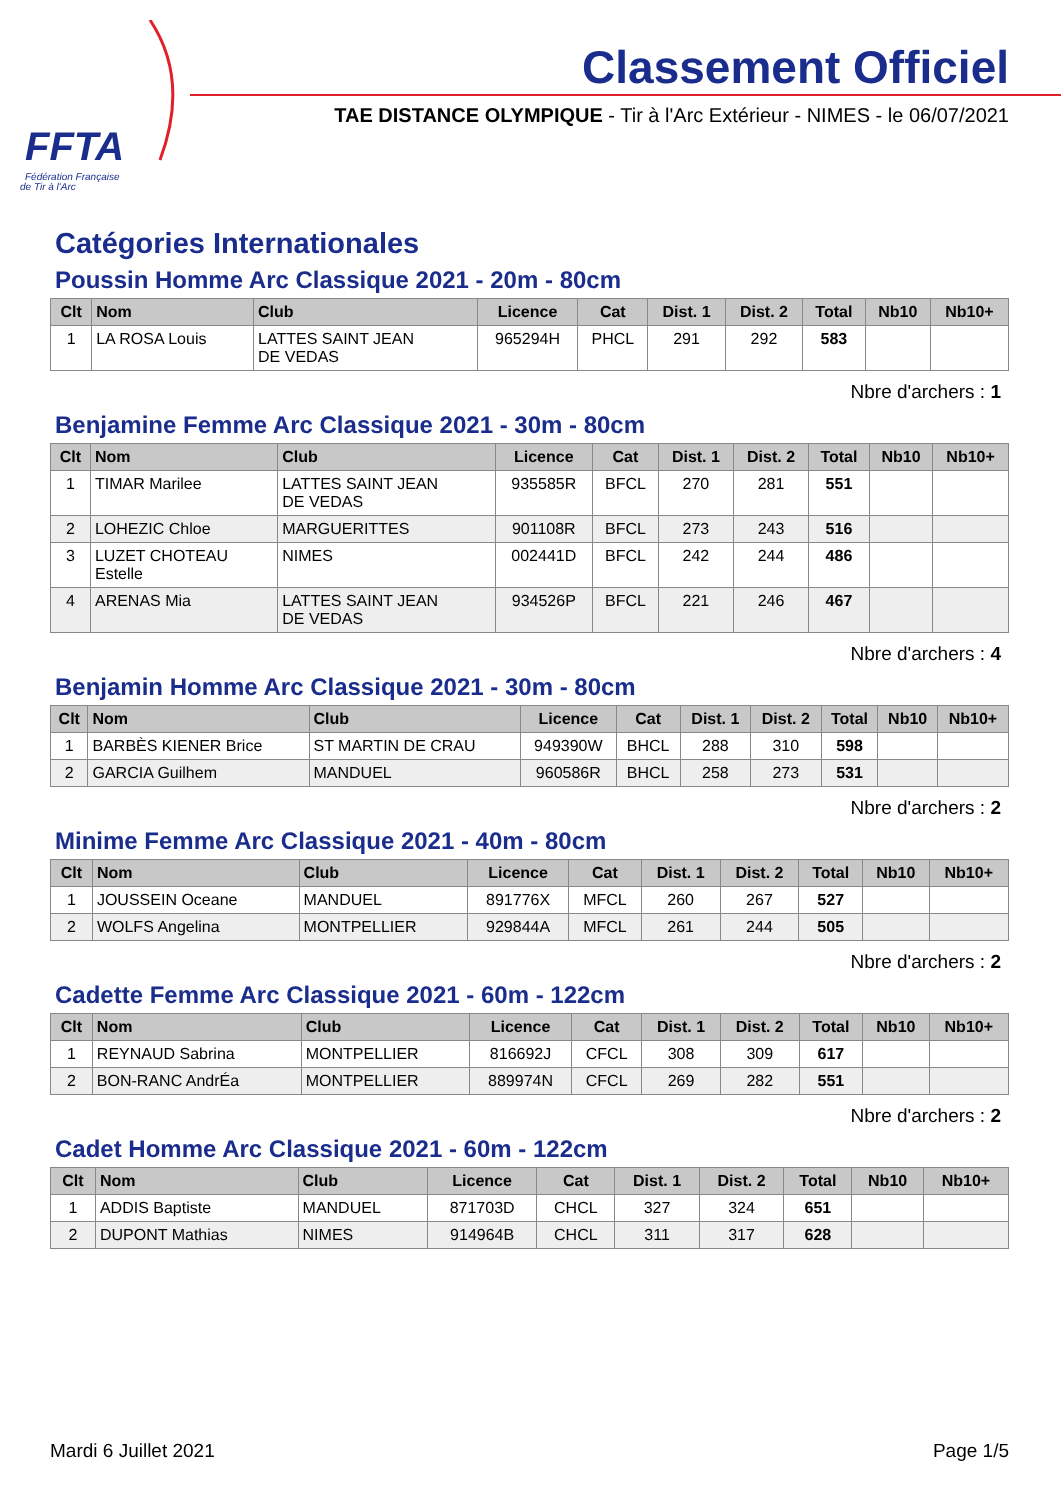FFTA
Fédération Française
de Tir à l'Arc
Classement Officiel
TAE DISTANCE OLYMPIQUE - Tir à l'Arc Extérieur - NIMES - le 06/07/2021
Catégories Internationales
Poussin Homme Arc Classique 2021 - 20m - 80cm
| Clt | Nom | Club | Licence | Cat | Dist. 1 | Dist. 2 | Total | Nb10 | Nb10+ |
| --- | --- | --- | --- | --- | --- | --- | --- | --- | --- |
| 1 | LA ROSA Louis | LATTES SAINT JEAN DE VEDAS | 965294H | PHCL | 291 | 292 | 583 | | |
Nbre d'archers : 1
Benjamine Femme Arc Classique 2021 - 30m - 80cm
| Clt | Nom | Club | Licence | Cat | Dist. 1 | Dist. 2 | Total | Nb10 | Nb10+ |
| --- | --- | --- | --- | --- | --- | --- | --- | --- | --- |
| 1 | TIMAR Marilee | LATTES SAINT JEAN DE VEDAS | 935585R | BFCL | 270 | 281 | 551 | | |
| 2 | LOHEZIC Chloe | MARGUERITTES | 901108R | BFCL | 273 | 243 | 516 | | |
| 3 | LUZET CHOTEAU Estelle | NIMES | 002441D | BFCL | 242 | 244 | 486 | | |
| 4 | ARENAS Mia | LATTES SAINT JEAN DE VEDAS | 934526P | BFCL | 221 | 246 | 467 | | |
Nbre d'archers : 4
Benjamin Homme Arc Classique 2021 - 30m - 80cm
| Clt | Nom | Club | Licence | Cat | Dist. 1 | Dist. 2 | Total | Nb10 | Nb10+ |
| --- | --- | --- | --- | --- | --- | --- | --- | --- | --- |
| 1 | BARBÈS KIENER Brice | ST MARTIN DE CRAU | 949390W | BHCL | 288 | 310 | 598 | | |
| 2 | GARCIA Guilhem | MANDUEL | 960586R | BHCL | 258 | 273 | 531 | | |
Nbre d'archers : 2
Minime Femme Arc Classique 2021 - 40m - 80cm
| Clt | Nom | Club | Licence | Cat | Dist. 1 | Dist. 2 | Total | Nb10 | Nb10+ |
| --- | --- | --- | --- | --- | --- | --- | --- | --- | --- |
| 1 | JOUSSEIN Oceane | MANDUEL | 891776X | MFCL | 260 | 267 | 527 | | |
| 2 | WOLFS Angelina | MONTPELLIER | 929844A | MFCL | 261 | 244 | 505 | | |
Nbre d'archers : 2
Cadette Femme Arc Classique 2021 - 60m - 122cm
| Clt | Nom | Club | Licence | Cat | Dist. 1 | Dist. 2 | Total | Nb10 | Nb10+ |
| --- | --- | --- | --- | --- | --- | --- | --- | --- | --- |
| 1 | REYNAUD Sabrina | MONTPELLIER | 816692J | CFCL | 308 | 309 | 617 | | |
| 2 | BON-RANC AndrÉa | MONTPELLIER | 889974N | CFCL | 269 | 282 | 551 | | |
Nbre d'archers : 2
Cadet Homme Arc Classique 2021 - 60m - 122cm
| Clt | Nom | Club | Licence | Cat | Dist. 1 | Dist. 2 | Total | Nb10 | Nb10+ |
| --- | --- | --- | --- | --- | --- | --- | --- | --- | --- |
| 1 | ADDIS Baptiste | MANDUEL | 871703D | CHCL | 327 | 324 | 651 | | |
| 2 | DUPONT Mathias | NIMES | 914964B | CHCL | 311 | 317 | 628 | | |
Mardi 6 Juillet 2021 Page 1/5